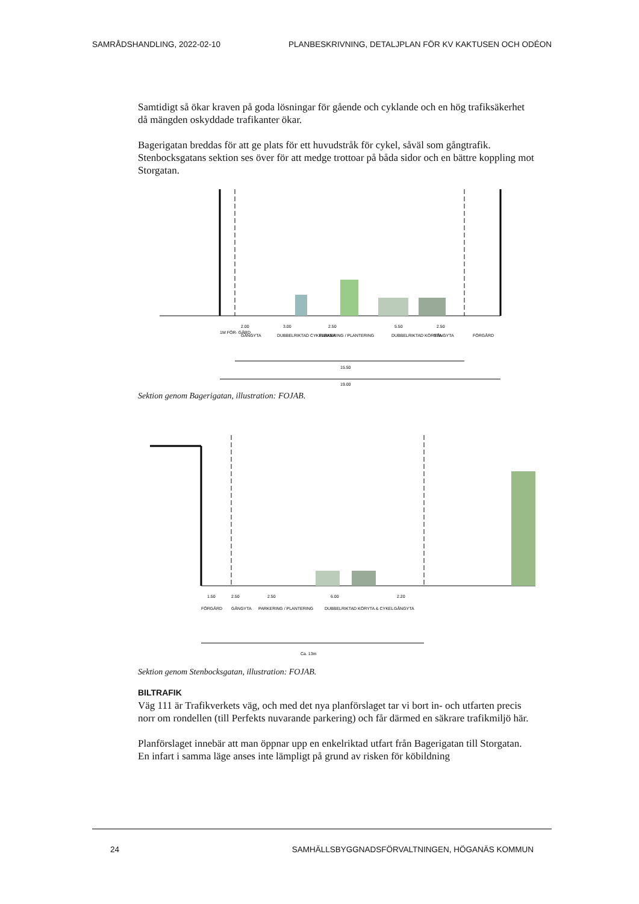SAMRÅDSHANDLING, 2022-02-10 PLANBESKRIVNING, DETALJPLAN FÖR KV KAKTUSEN OCH ODÉON
Samtidigt så ökar kraven på goda lösningar för gående och cyklande och en hög trafiksäkerhet då mängden oskyddade trafikanter ökar.
Bagerigatan breddas för att ge plats för ett huvudstråk för cykel, såväl som gångtrafik. Stenbocksgatans sektion ses över för att medge trottoar på båda sidor och en bättre koppling mot Storgatan.
1M FÖR- GÅRD
2.00
GÅNGYTA
3.00
DUBBELRIKTAD CYKELBANA
2.50
PARKERING / PLANTERING
5.50
DUBBELRIKTAD KÖRYTA
2.50
GÅNGYTA
FÖRGÅRD
15.50
19.00
Sektion genom Bagerigatan, illustration: FOJAB.
1.50
FÖRGÅRD
2.50
GÅNGYTA
2.50
PARKERING / PLANTERING
6.00
DUBBELRIKTAD KÖRYTA & CYKEL
2.20
GÅNGYTA
Ca. 13m
Sektion genom Stenbocksgatan, illustration: FOJAB.
BILTRAFIK
Väg 111 är Trafikverkets väg, och med det nya planförslaget tar vi bort in- och utfarten precis norr om rondellen (till Perfekts nuvarande parkering) och får därmed en säkrare trafikmiljö här.
Planförslaget innebär att man öppnar upp en enkelriktad utfart från Bagerigatan till Storgatan. En infart i samma läge anses inte lämpligt på grund av risken för köbildning
24 SAMHÄLLSBYGGNADSFÖRVALTNINGEN, HÖGANÄS KOMMUN